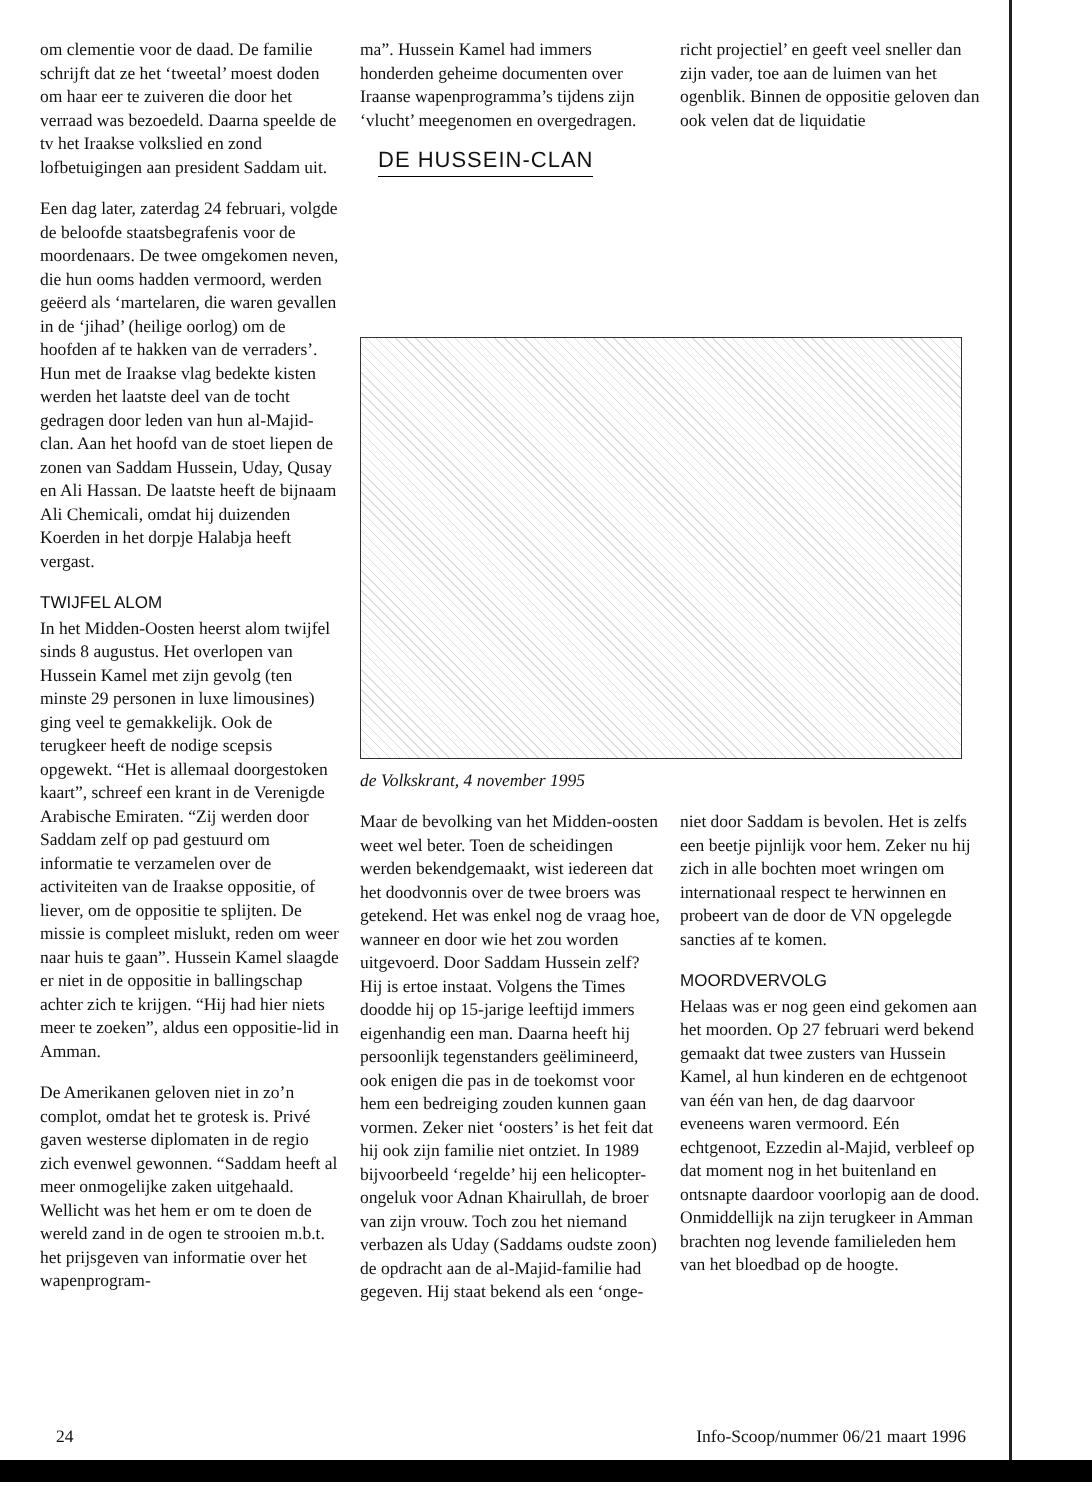om clementie voor de daad. De familie schrijft dat ze het ‘tweetal’ moest doden om haar eer te zuiveren die door het verraad was bezoedeld. Daarna speelde de tv het Iraakse volkslied en zond lofbetuigingen aan president Saddam uit.
Een dag later, zaterdag 24 februari, volgde de beloofde staatsbegrafenis voor de moordenaars. De twee omgekomen neven, die hun ooms hadden vermoord, werden geëerd als ‘martelaren, die waren gevallen in de ‘jihad’ (heilige oorlog) om de hoofden af te hakken van de verraders’. Hun met de Iraakse vlag bedekte kisten werden het laatste deel van de tocht gedragen door leden van hun al-Majid-clan. Aan het hoofd van de stoet liepen de zonen van Saddam Hussein, Uday, Qusay en Ali Hassan. De laatste heeft de bijnaam Ali Chemicali, omdat hij duizenden Koerden in het dorpje Halabja heeft vergast.
TWIJFEL ALOM
In het Midden-Oosten heerst alom twijfel sinds 8 augustus. Het overlopen van Hussein Kamel met zijn gevolg (ten minste 29 personen in luxe limousines) ging veel te gemakkelijk. Ook de terugkeer heeft de nodige scepsis opgewekt. “Het is allemaal doorgestoken kaart”, schreef een krant in de Verenigde Arabische Emiraten. “Zij werden door Saddam zelf op pad gestuurd om informatie te verzamelen over de activiteiten van de Iraakse oppositie, of liever, om de oppositie te splijten. De missie is compleet mislukt, reden om weer naar huis te gaan”. Hussein Kamel slaagde er niet in de oppositie in ballingschap achter zich te krijgen. “Hij had hier niets meer te zoeken”, aldus een oppositie-lid in Amman.
De Amerikanen geloven niet in zo’n complot, omdat het te grotesk is. Privé gaven westerse diplomaten in de regio zich evenwel gewonnen. “Saddam heeft al meer onmogelijke zaken uitgehaald. Wellicht was het hem er om te doen de wereld zand in de ogen te strooien m.b.t. het prijsgeven van informatie over het wapenprogram-
ma”. Hussein Kamel had immers honderden geheime documenten over Iraanse wapenprogramma’s tijdens zijn ‘vlucht’ meegenomen en overgedragen.
DE HUSSEIN-CLAN
richt projectiel’ en geeft veel sneller dan zijn vader, toe aan de luimen van het ogenblik. Binnen de oppositie geloven dan ook velen dat de liquidatie
de Volkskrant, 4 november 1995
Maar de bevolking van het Midden-oosten weet wel beter. Toen de scheidingen werden bekendgemaakt, wist iedereen dat het doodvonnis over de twee broers was getekend. Het was enkel nog de vraag hoe, wanneer en door wie het zou worden uitgevoerd. Door Saddam Hussein zelf? Hij is ertoe instaat. Volgens the Times doodde hij op 15-jarige leeftijd immers eigenhandig een man. Daarna heeft hij persoonlijk tegenstanders geëlimineerd, ook enigen die pas in de toekomst voor hem een bedreiging zouden kunnen gaan vormen. Zeker niet ‘oosters’ is het feit dat hij ook zijn familie niet ontziet. In 1989 bijvoorbeeld ‘regelde’ hij een helicopter-ongeluk voor Adnan Khairullah, de broer van zijn vrouw. Toch zou het niemand verbazen als Uday (Saddams oudste zoon) de opdracht aan de al-Majid-familie had gegeven. Hij staat bekend als een ‘onge-
niet door Saddam is bevolen. Het is zelfs een beetje pijnlijk voor hem. Zeker nu hij zich in alle bochten moet wringen om internationaal respect te herwinnen en probeert van de door de VN opgelegde sancties af te komen.
MOORDVERVOLG
Helaas was er nog geen eind gekomen aan het moorden. Op 27 februari werd bekend gemaakt dat twee zusters van Hussein Kamel, al hun kinderen en de echtgenoot van één van hen, de dag daarvoor eveneens waren vermoord. Eén echtgenoot, Ezzedin al-Majid, verbleef op dat moment nog in het buitenland en ontsnapte daardoor voorlopig aan de dood. Onmiddellijk na zijn terugkeer in Amman brachten nog levende familieleden hem van het bloedbad op de hoogte.
24 Info-Scoop/nummer 06/21 maart 1996